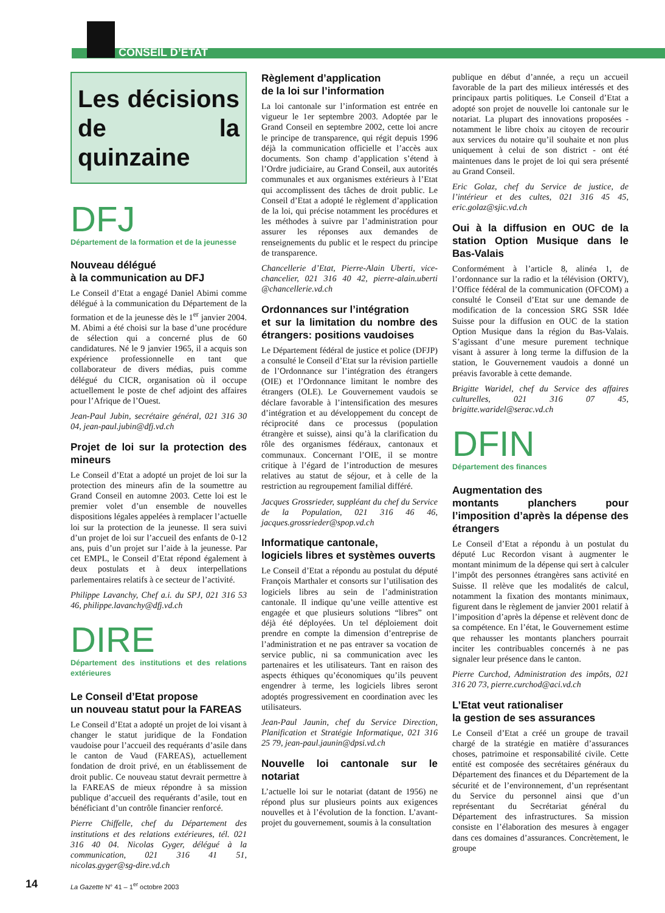CONSEIL D’ÉTAT
Les décisions de la quinzaine
DFJ
Département de la formation et de la jeunesse
Nouveau délégué
à la communication au DFJ
Le Conseil d’Etat a engagé Daniel Abimi comme délégué à la communication du Département de la formation et de la jeunesse dès le 1<sup>er</sup> janvier 2004. M. Abimi a été choisi sur la base d’une procédure de sélection qui a concerné plus de 60 candidatures. Né le 9 janvier 1965, il a acquis son expérience professionnelle en tant que collaborateur de divers médias, puis comme délégué du CICR, organisation où il occupe actuellement le poste de chef adjoint des affaires pour l’Afrique de l’Ouest.
Jean-Paul Jubin, secrétaire général, 021 316 30 04, jean-paul.jubin@dfj.vd.ch
Projet de loi sur la protection des mineurs
Le Conseil d’Etat a adopté un projet de loi sur la protection des mineurs afin de la soumettre au Grand Conseil en automne 2003. Cette loi est le premier volet d’un ensemble de nouvelles dispositions légales appelées à remplacer l’actuelle loi sur la protection de la jeunesse. Il sera suivi d’un projet de loi sur l’accueil des enfants de 0-12 ans, puis d’un projet sur l’aide à la jeunesse. Par cet EMPL, le Conseil d’Etat répond également à deux postulats et à deux interpellations parlementaires relatifs à ce secteur de l’activité.
Philippe Lavanchy, Chef a.i. du SPJ, 021 316 53 46, philippe.lavanchy@dfj.vd.ch
DIRE
Département des institutions et des relations extérieures
Le Conseil d’Etat propose
un nouveau statut pour la FAREAS
Le Conseil d’Etat a adopté un projet de loi visant à changer le statut juridique de la Fondation vaudoise pour l’accueil des requérants d’asile dans le canton de Vaud (FAREAS), actuellement fondation de droit privé, en un établissement de droit public. Ce nouveau statut devrait permettre à la FAREAS de mieux répondre à sa mission publique d’accueil des requérants d’asile, tout en bénéficiant d’un contrôle financier renforcé.
Pierre Chiffelle, chef du Département des institutions et des relations extérieures, tél. 021 316 40 04. Nicolas Gyger, délégué à la communication, 021 316 41 51, nicolas.gyger@sg-dire.vd.ch
Règlement d’application
de la loi sur l’information
La loi cantonale sur l’information est entrée en vigueur le 1er septembre 2003. Adoptée par le Grand Conseil en septembre 2002, cette loi ancre le principe de transparence, qui régit depuis 1996 déjà la communication officielle et l’accès aux documents. Son champ d’application s’étend à l’Ordre judiciaire, au Grand Conseil, aux autorités communales et aux organismes extérieurs à l’Etat qui accomplissent des tâches de droit public. Le Conseil d’Etat a adopté le règlement d’application de la loi, qui précise notamment les procédures et les méthodes à suivre par l’administration pour assurer les réponses aux demandes de renseignements du public et le respect du principe de transparence.
Chancellerie d’Etat, Pierre-Alain Uberti, vice-chancelier, 021 316 40 42, pierre-alain.uberti @chancellerie.vd.ch
Ordonnances sur l’intégration
et sur la limitation du nombre des étrangers: positions vaudoises
Le Département fédéral de justice et police (DFJP) a consulté le Conseil d’Etat sur la révision partielle de l’Ordonnance sur l’intégration des étrangers (OIE) et l’Ordonnance limitant le nombre des étrangers (OLE). Le Gouvernement vaudois se déclare favorable à l’intensification des mesures d’intégration et au développement du concept de réciprocité dans ce processus (population étrangère et suisse), ainsi qu’à la clarification du rôle des organismes fédéraux, cantonaux et communaux. Concernant l’OIE, il se montre critique à l’égard de l’introduction de mesures relatives au statut de séjour, et à celle de la restriction au regroupement familial différé.
Jacques Grossrieder, suppléant du chef du Service de la Population, 021 316 46 46, jacques.grossrieder@spop.vd.ch
Informatique cantonale,
logiciels libres et systèmes ouverts
Le Conseil d’Etat a répondu au postulat du député François Marthaler et consorts sur l’utilisation des logiciels libres au sein de l’administration cantonale. Il indique qu’une veille attentive est engagée et que plusieurs solutions “libres” ont déjà été déployées. Un tel déploiement doit prendre en compte la dimension d’entreprise de l’administration et ne pas entraver sa vocation de service public, ni sa communication avec les partenaires et les utilisateurs. Tant en raison des aspects éthiques qu’économiques qu’ils peuvent engendrer à terme, les logiciels libres seront adoptés progressivement en coordination avec les utilisateurs.
Jean-Paul Jaunin, chef du Service Direction, Planification et Stratégie Informatique, 021 316 25 79, jean-paul.jaunin@dpsi.vd.ch
Nouvelle loi cantonale sur le notariat
L’actuelle loi sur le notariat (datant de 1956) ne répond plus sur plusieurs points aux exigences nouvelles et à l’évolution de la fonction. L’avant-projet du gouvernement, soumis à la consultation
publique en début d’année, a reçu un accueil favorable de la part des milieux intéressés et des principaux partis politiques. Le Conseil d’Etat a adopté son projet de nouvelle loi cantonale sur le notariat. La plupart des innovations proposées - notamment le libre choix au citoyen de recourir aux services du notaire qu’il souhaite et non plus uniquement à celui de son district - ont été maintenues dans le projet de loi qui sera présenté au Grand Conseil.
Eric Golaz, chef du Service de justice, de l’intérieur et des cultes, 021 316 45 45, eric.golaz@sjic.vd.ch
Oui à la diffusion en OUC de la station Option Musique dans le Bas-Valais
Conformément à l’article 8, alinéa 1, de l’ordonnance sur la radio et la télévision (ORTV), l’Office fédéral de la communication (OFCOM) a consulté le Conseil d’Etat sur une demande de modification de la concession SRG SSR Idée Suisse pour la diffusion en OUC de la station Option Musique dans la région du Bas-Valais. S’agissant d’une mesure purement technique visant à assurer à long terme la diffusion de la station, le Gouvernement vaudois a donné un préavis favorable à cette demande.
Brigitte Waridel, chef du Service des affaires culturelles, 021 316 07 45, brigitte.waridel@serac.vd.ch
DFIN
Département des finances
Augmentation des
montants planchers pour l’imposition d’après la dépense des étrangers
Le Conseil d’Etat a répondu à un postulat du député Luc Recordon visant à augmenter le montant minimum de la dépense qui sert à calculer l’impôt des personnes étrangères sans activité en Suisse. Il relève que les modalités de calcul, notamment la fixation des montants minimaux, figurent dans le règlement de janvier 2001 relatif à l’imposition d’après la dépense et relèvent donc de sa compétence. En l’état, le Gouvernement estime que rehausser les montants planchers pourrait inciter les contribuables concernés à ne pas signaler leur présence dans le canton.
Pierre Curchod, Administration des impôts, 021 316 20 73, pierre.curchod@aci.vd.ch
L’Etat veut rationaliser
la gestion de ses assurances
Le Conseil d’Etat a créé un groupe de travail chargé de la stratégie en matière d’assurances choses, patrimoine et responsabilité civile. Cette entité est composée des secrétaires généraux du Département des finances et du Département de la sécurité et de l’environnement, d’un représentant du Service du personnel ainsi que d’un représentant du Secrétariat général du Département des infrastructures. Sa mission consiste en l’élaboration des mesures à engager dans ces domaines d’assurances. Concrètement, le groupe
14
La Gazette N° 41 – 1<sup>er</sup> octobre 2003